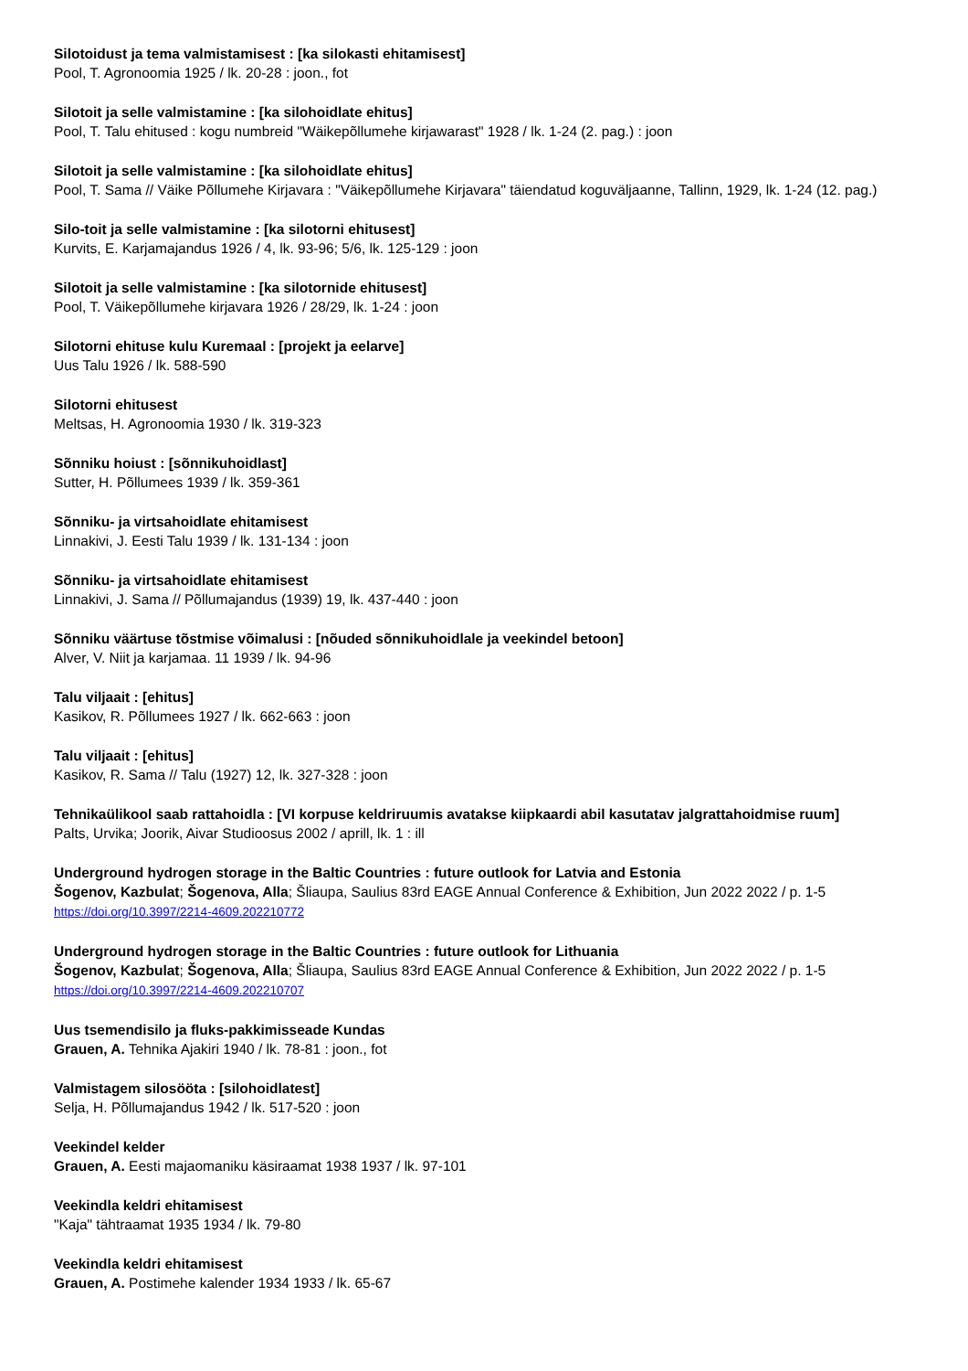Silotoidust ja tema valmistamisest : [ka silokasti ehitamisest]
Pool, T. Agronoomia 1925 / lk. 20-28 : joon., fot
Silotoit ja selle valmistamine : [ka silohoidlate ehitus]
Pool, T. Talu ehitused : kogu numbreid "Wäikepõllumehe kirjawarast" 1928 / lk. 1-24 (2. pag.) : joon
Silotoit ja selle valmistamine : [ka silohoidlate ehitus]
Pool, T. Sama // Väike Põllumehe Kirjavara : "Väikepõllumehe Kirjavara" täiendatud koguväljaanne, Tallinn, 1929, lk. 1-24 (12. pag.)
Silo-toit ja selle valmistamine : [ka silotorni ehitusest]
Kurvits, E. Karjamajandus 1926 / 4, lk. 93-96; 5/6, lk. 125-129 : joon
Silotoit ja selle valmistamine : [ka silotornide ehitusest]
Pool, T. Väikepõllumehe kirjavara 1926 / 28/29, lk. 1-24 : joon
Silotorni ehituse kulu Kuremaal : [projekt ja eelarve]
Uus Talu 1926 / lk. 588-590
Silotorni ehitusest
Meltsas, H. Agronoomia 1930 / lk. 319-323
Sõnniku hoiust : [sõnnikuhoidlast]
Sutter, H. Põllumees 1939 / lk. 359-361
Sõnniku- ja virtsahoidlate ehitamisest
Linnakivi, J. Eesti Talu 1939 / lk. 131-134 : joon
Sõnniku- ja virtsahoidlate ehitamisest
Linnakivi, J. Sama // Põllumajandus (1939) 19, lk. 437-440 : joon
Sõnniku väärtuse tõstmise võimalusi : [nõuded sõnnikuhoidlale ja veekindel betoon]
Alver, V. Niit ja karjamaa. 11 1939 / lk. 94-96
Talu viljaait : [ehitus]
Kasikov, R. Põllumees 1927 / lk. 662-663 : joon
Talu viljaait : [ehitus]
Kasikov, R. Sama // Talu (1927) 12, lk. 327-328 : joon
Tehnikaülikool saab rattahoidla : [VI korpuse keldriruumis avatakse kiipkaardi abil kasutatav jalgrattahoidmise ruum]
Palts, Urvika; Joorik, Aivar Studioosus 2002 / aprill, lk. 1 : ill
Underground hydrogen storage in the Baltic Countries : future outlook for Latvia and Estonia
Šogenov, Kazbulat; Šogenova, Alla; Šliaupa, Saulius 83rd EAGE Annual Conference & Exhibition, Jun 2022 2022 / p. 1-5
https://doi.org/10.3997/2214-4609.202210772
Underground hydrogen storage in the Baltic Countries : future outlook for Lithuania
Šogenov, Kazbulat; Šogenova, Alla; Šliaupa, Saulius 83rd EAGE Annual Conference & Exhibition, Jun 2022 2022 / p. 1-5
https://doi.org/10.3997/2214-4609.202210707
Uus tsemendisilo ja fluks-pakkimisseade Kundas
Grauen, A. Tehnika Ajakiri 1940 / lk. 78-81 : joon., fot
Valmistagem silosööta : [silohoidlatest]
Selja, H. Põllumajandus 1942 / lk. 517-520 : joon
Veekindel kelder
Grauen, A. Eesti majaomaniku käsiraamat 1938 1937 / lk. 97-101
Veekindla keldri ehitamisest
"Kaja" tähtraamat 1935 1934 / lk. 79-80
Veekindla keldri ehitamisest
Grauen, A. Postimehe kalender 1934 1933 / lk. 65-67